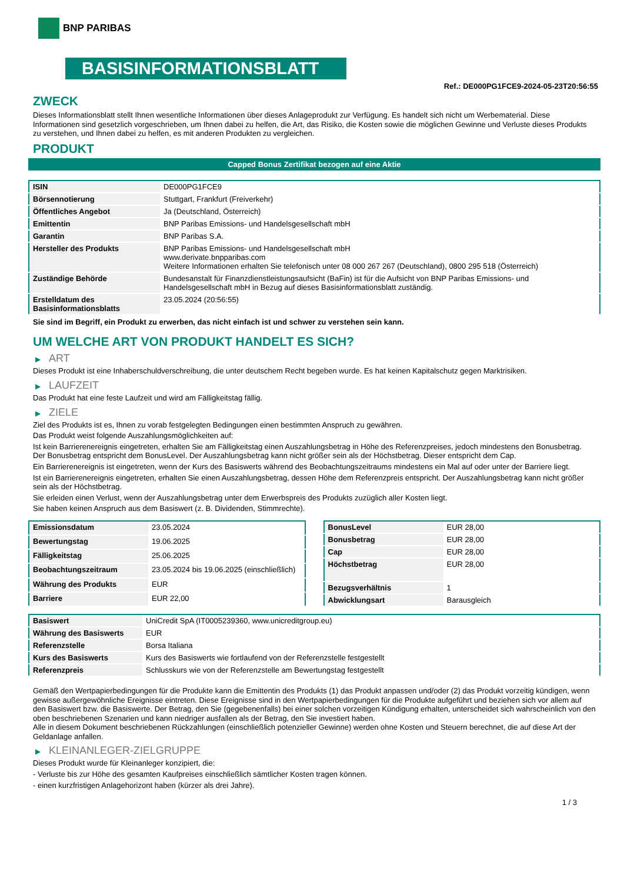BNP PARIBAS
BASISINFORMATIONSBLATT
Ref.: DE000PG1FCE9-2024-05-23T20:56:55
ZWECK
Dieses Informationsblatt stellt Ihnen wesentliche Informationen über dieses Anlageprodukt zur Verfügung. Es handelt sich nicht um Werbematerial. Diese Informationen sind gesetzlich vorgeschrieben, um Ihnen dabei zu helfen, die Art, das Risiko, die Kosten sowie die möglichen Gewinne und Verluste dieses Produkts zu verstehen, und Ihnen dabei zu helfen, es mit anderen Produkten zu vergleichen.
PRODUKT
Capped Bonus Zertifikat bezogen auf eine Aktie
| ISIN | DE000PG1FCE9 |
| Börsennotierung | Stuttgart, Frankfurt (Freiverkehr) |
| Öffentliches Angebot | Ja (Deutschland, Österreich) |
| Emittentin | BNP Paribas Emissions- und Handelsgesellschaft mbH |
| Garantin | BNP Paribas S.A. |
| Hersteller des Produkts | BNP Paribas Emissions- und Handelsgesellschaft mbH www.derivate.bnpparibas.com Weitere Informationen erhalten Sie telefonisch unter 08 000 267 267 (Deutschland), 0800 295 518 (Österreich) |
| Zuständige Behörde | Bundesanstalt für Finanzdienstleistungsaufsicht (BaFin) ist für die Aufsicht von BNP Paribas Emissions- und Handelsgesellschaft mbH in Bezug auf dieses Basisinformationsblatt zuständig. |
| Erstelldatum des Basisinformationsblatts | 23.05.2024 (20:56:55) |
Sie sind im Begriff, ein Produkt zu erwerben, das nicht einfach ist und schwer zu verstehen sein kann.
UM WELCHE ART VON PRODUKT HANDELT ES SICH?
▶ ART
Dieses Produkt ist eine Inhaberschuldverschreibung, die unter deutschem Recht begeben wurde. Es hat keinen Kapitalschutz gegen Marktrisiken.
▶ LAUFZEIT
Das Produkt hat eine feste Laufzeit und wird am Fälligkeitstag fällig.
▶ ZIELE
Ziel des Produkts ist es, Ihnen zu vorab festgelegten Bedingungen einen bestimmten Anspruch zu gewähren.
Das Produkt weist folgende Auszahlungsmöglichkeiten auf:
Ist kein Barrierenereignis eingetreten, erhalten Sie am Fälligkeitstag einen Auszahlungsbetrag in Höhe des Referenzpreises, jedoch mindestens den Bonusbetrag. Der Bonusbetrag entspricht dem BonusLevel. Der Auszahlungsbetrag kann nicht größer sein als der Höchstbetrag. Dieser entspricht dem Cap.
Ein Barrierenereignis ist eingetreten, wenn der Kurs des Basiswerts während des Beobachtungszeitraums mindestens ein Mal auf oder unter der Barriere liegt.
Ist ein Barrierenereignis eingetreten, erhalten Sie einen Auszahlungsbetrag, dessen Höhe dem Referenzpreis entspricht. Der Auszahlungsbetrag kann nicht größer sein als der Höchstbetrag.
Sie erleiden einen Verlust, wenn der Auszahlungsbetrag unter dem Erwerbspreis des Produkts zuzüglich aller Kosten liegt.
Sie haben keinen Anspruch aus dem Basiswert (z. B. Dividenden, Stimmrechte).
| Emissionsdatum | 23.05.2024 |
| Bewertungstag | 19.06.2025 |
| Fälligkeitstag | 25.06.2025 |
| Beobachtungszeitraum | 23.05.2024 bis 19.06.2025 (einschließlich) |
| Währung des Produkts | EUR |
| Barriere | EUR 22,00 |
| BonusLevel | EUR 28,00 |
| Bonusbetrag | EUR 28,00 |
| Cap | EUR 28,00 |
| Höchstbetrag | EUR 28,00 |
| Bezugsverhältnis | 1 |
| Abwicklungsart | Barausgleich |
| Basiswert | UniCredit SpA (IT0005239360, www.unicreditgroup.eu) |
| Währung des Basiswerts | EUR |
| Referenzstelle | Borsa Italiana |
| Kurs des Basiswerts | Kurs des Basiswerts wie fortlaufend von der Referenzstelle festgestellt |
| Referenzpreis | Schlusskurs wie von der Referenzstelle am Bewertungstag festgestellt |
Gemäß den Wertpapierbedingungen für die Produkte kann die Emittentin des Produkts (1) das Produkt anpassen und/oder (2) das Produkt vorzeitig kündigen, wenn gewisse außergewöhnliche Ereignisse eintreten. Diese Ereignisse sind in den Wertpapierbedingungen für die Produkte aufgeführt und beziehen sich vor allem auf den Basiswert bzw. die Basiswerte. Der Betrag, den Sie (gegebenenfalls) bei einer solchen vorzeitigen Kündigung erhalten, unterscheidet sich wahrscheinlich von den oben beschriebenen Szenarien und kann niedriger ausfallen als der Betrag, den Sie investiert haben.
Alle in diesem Dokument beschriebenen Rückzahlungen (einschließlich potenzieller Gewinne) werden ohne Kosten und Steuern berechnet, die auf diese Art der Geldanlage anfallen.
▶ KLEINANLEGER-ZIELGRUPPE
Dieses Produkt wurde für Kleinanleger konzipiert, die:
- Verluste bis zur Höhe des gesamten Kaufpreises einschließlich sämtlicher Kosten tragen können.
- einen kurzfristigen Anlagehorizont haben (kürzer als drei Jahre).
1 / 3